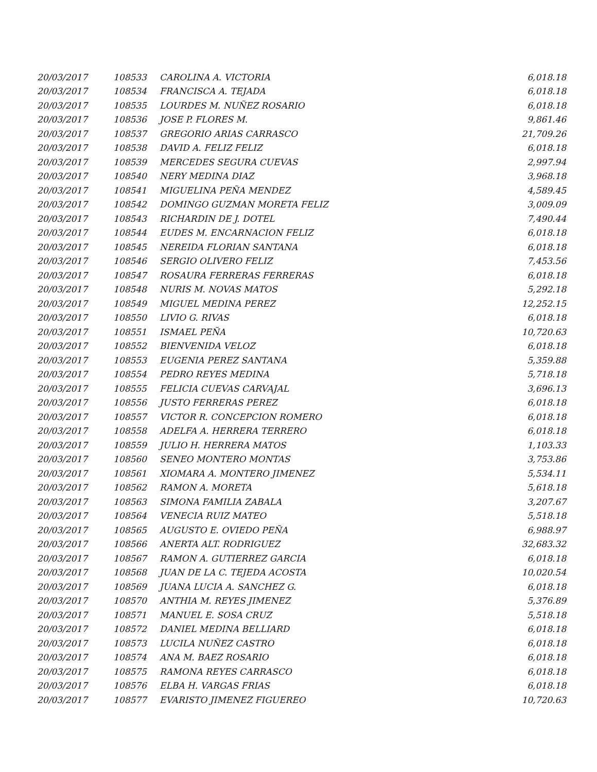| 20/03/2017 | 108533 | CAROLINA A. VICTORIA | 6,018.18 |
| 20/03/2017 | 108534 | FRANCISCA A. TEJADA | 6,018.18 |
| 20/03/2017 | 108535 | LOURDES M. NUÑEZ ROSARIO | 6,018.18 |
| 20/03/2017 | 108536 | JOSE P. FLORES M. | 9,861.46 |
| 20/03/2017 | 108537 | GREGORIO ARIAS CARRASCO | 21,709.26 |
| 20/03/2017 | 108538 | DAVID A. FELIZ FELIZ | 6,018.18 |
| 20/03/2017 | 108539 | MERCEDES SEGURA CUEVAS | 2,997.94 |
| 20/03/2017 | 108540 | NERY MEDINA DIAZ | 3,968.18 |
| 20/03/2017 | 108541 | MIGUELINA PEÑA MENDEZ | 4,589.45 |
| 20/03/2017 | 108542 | DOMINGO GUZMAN MORETA FELIZ | 3,009.09 |
| 20/03/2017 | 108543 | RICHARDIN DE J. DOTEL | 7,490.44 |
| 20/03/2017 | 108544 | EUDES M. ENCARNACION FELIZ | 6,018.18 |
| 20/03/2017 | 108545 | NEREIDA FLORIAN SANTANA | 6,018.18 |
| 20/03/2017 | 108546 | SERGIO OLIVERO FELIZ | 7,453.56 |
| 20/03/2017 | 108547 | ROSAURA FERRERAS FERRERAS | 6,018.18 |
| 20/03/2017 | 108548 | NURIS M. NOVAS MATOS | 5,292.18 |
| 20/03/2017 | 108549 | MIGUEL MEDINA PEREZ | 12,252.15 |
| 20/03/2017 | 108550 | LIVIO G. RIVAS | 6,018.18 |
| 20/03/2017 | 108551 | ISMAEL PEÑA | 10,720.63 |
| 20/03/2017 | 108552 | BIENVENIDA VELOZ | 6,018.18 |
| 20/03/2017 | 108553 | EUGENIA PEREZ SANTANA | 5,359.88 |
| 20/03/2017 | 108554 | PEDRO REYES MEDINA | 5,718.18 |
| 20/03/2017 | 108555 | FELICIA CUEVAS CARVAJAL | 3,696.13 |
| 20/03/2017 | 108556 | JUSTO FERRERAS PEREZ | 6,018.18 |
| 20/03/2017 | 108557 | VICTOR R. CONCEPCION ROMERO | 6,018.18 |
| 20/03/2017 | 108558 | ADELFA A. HERRERA TERRERO | 6,018.18 |
| 20/03/2017 | 108559 | JULIO H. HERRERA MATOS | 1,103.33 |
| 20/03/2017 | 108560 | SENEO MONTERO MONTAS | 3,753.86 |
| 20/03/2017 | 108561 | XIOMARA A. MONTERO JIMENEZ | 5,534.11 |
| 20/03/2017 | 108562 | RAMON A. MORETA | 5,618.18 |
| 20/03/2017 | 108563 | SIMONA FAMILIA ZABALA | 3,207.67 |
| 20/03/2017 | 108564 | VENECIA RUIZ MATEO | 5,518.18 |
| 20/03/2017 | 108565 | AUGUSTO E. OVIEDO PEÑA | 6,988.97 |
| 20/03/2017 | 108566 | ANERTA ALT. RODRIGUEZ | 32,683.32 |
| 20/03/2017 | 108567 | RAMON A. GUTIERREZ GARCIA | 6,018.18 |
| 20/03/2017 | 108568 | JUAN DE LA C. TEJEDA ACOSTA | 10,020.54 |
| 20/03/2017 | 108569 | JUANA LUCIA A. SANCHEZ G. | 6,018.18 |
| 20/03/2017 | 108570 | ANTHIA M. REYES JIMENEZ | 5,376.89 |
| 20/03/2017 | 108571 | MANUEL E. SOSA CRUZ | 5,518.18 |
| 20/03/2017 | 108572 | DANIEL MEDINA BELLIARD | 6,018.18 |
| 20/03/2017 | 108573 | LUCILA NUÑEZ CASTRO | 6,018.18 |
| 20/03/2017 | 108574 | ANA M. BAEZ ROSARIO | 6,018.18 |
| 20/03/2017 | 108575 | RAMONA REYES CARRASCO | 6,018.18 |
| 20/03/2017 | 108576 | ELBA H. VARGAS FRIAS | 6,018.18 |
| 20/03/2017 | 108577 | EVARISTO JIMENEZ FIGUEREO | 10,720.63 |